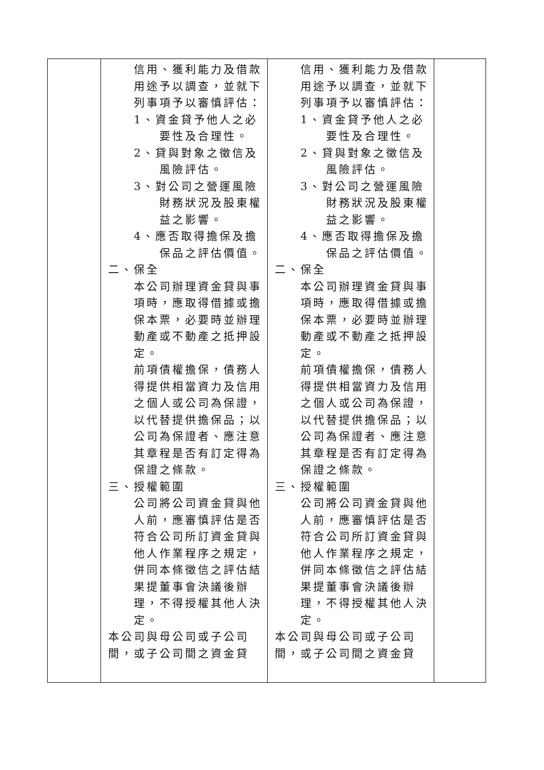| | 信用、獲利能力及借款用途予以調查，並就下列事項予以審慎評估： 1、資金貸予他人之必要性及合理性。 2、貸與對象之徵信及風險評估。 3、對公司之營運風險財務狀況及股東權益之影響。 4、應否取得擔保及擔保品之評估價值。 二、保全 本公司辦理資金貸與事項時，應取得借據或擔保本票，必要時並辦理動產或不動產之抵押設定。 前項債權擔保，債務人得提供相當資力及信用之個人或公司為保證，以代替提供擔保品；以公司為保證者、應注意其章程是否有訂定得為保證之條款。 三、授權範圍 公司將公司資金貸與他人前，應審慎評估是否符合公司所訂資金貸與他人作業程序之規定，併同本條徵信之評估結果提董事會決議後辦理，不得授權其他人決定。 本公司與母公司或子公司間，或子公司間之資金貸 | 信用、獲利能力及借款用途予以調查，並就下列事項予以審慎評估： 1、資金貸予他人之必要性及合理性。 2、貸與對象之徵信及風險評估。 3、對公司之營運風險財務狀況及股東權益之影響。 4、應否取得擔保及擔保品之評估價值。 二、保全 本公司辦理資金貸與事項時，應取得借據或擔保本票，必要時並辦理動產或不動產之抵押設定。 前項債權擔保，債務人得提供相當資力及信用之個人或公司為保證，以代替提供擔保品；以公司為保證者、應注意其章程是否有訂定得為保證之條款。 三、授權範圍 公司將公司資金貸與他人前，應審慎評估是否符合公司所訂資金貸與他人作業程序之規定，併同本條徵信之評估結果提董事會決議後辦理，不得授權其他人決定。 本公司與母公司或子公司間，或子公司間之資金貸 | |